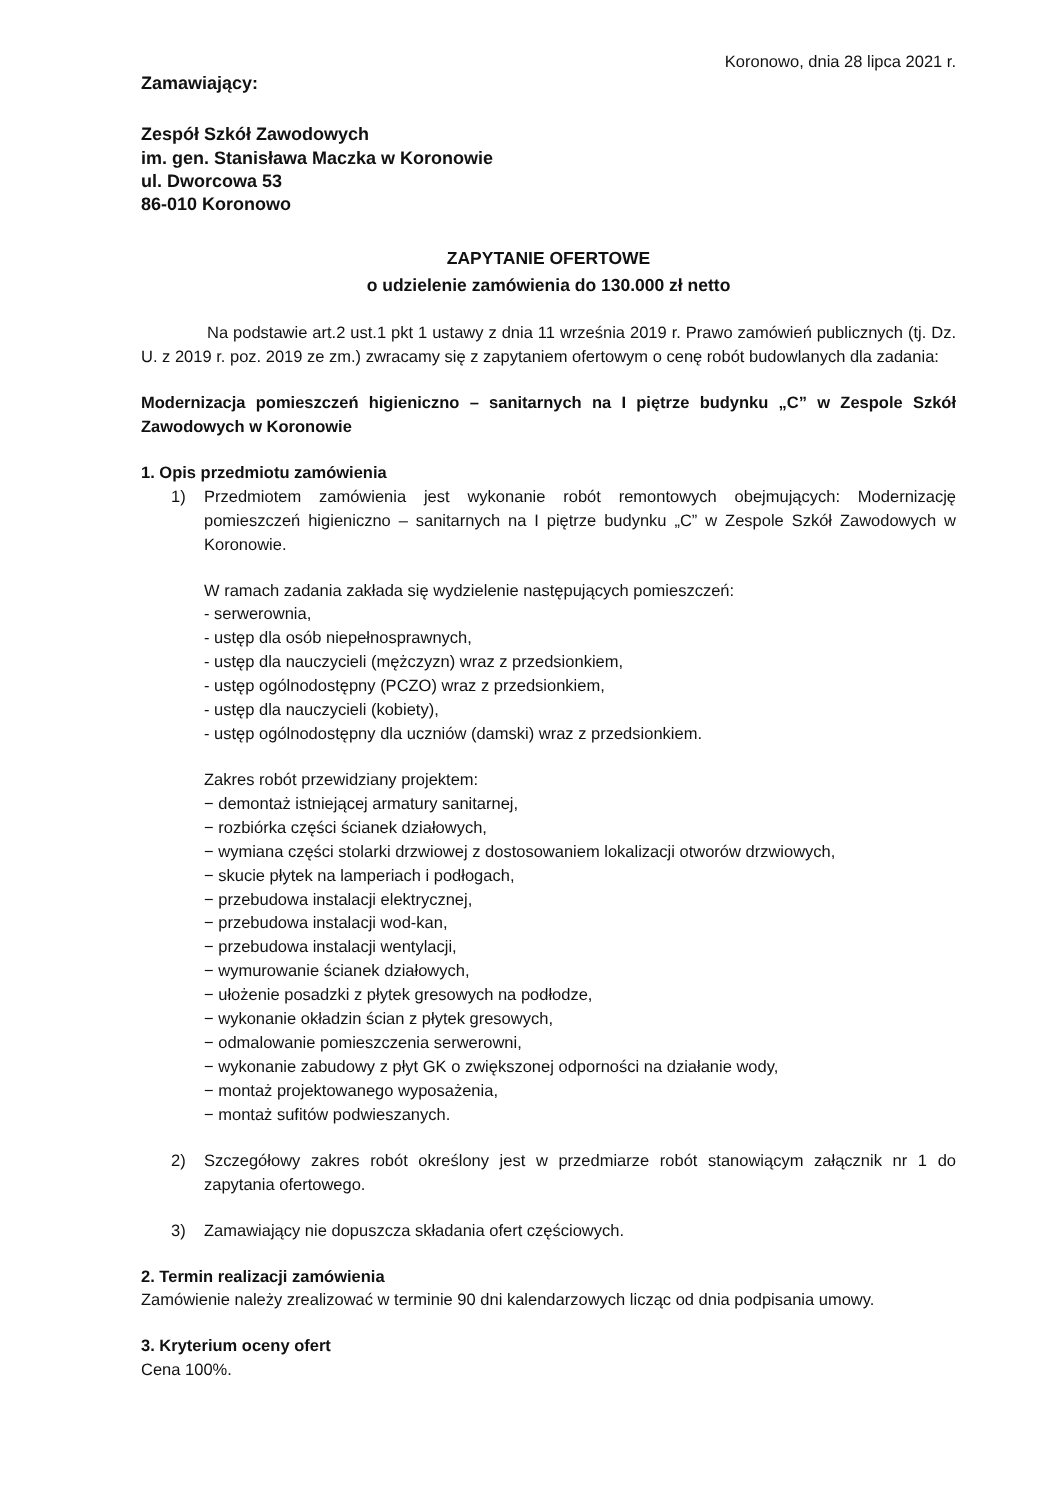Koronowo, dnia 28 lipca 2021 r.
Zamawiający:
Zespół Szkół Zawodowych
im. gen. Stanisława Maczka w Koronowie
ul. Dworcowa 53
86-010 Koronowo
ZAPYTANIE OFERTOWE
o udzielenie zamówienia do 130.000 zł netto
Na podstawie art.2 ust.1 pkt 1 ustawy z dnia 11 września 2019 r. Prawo zamówień publicznych (tj. Dz. U. z 2019 r. poz. 2019 ze zm.) zwracamy się z zapytaniem ofertowym o cenę robót budowlanych dla zadania:
Modernizacja pomieszczeń higieniczno – sanitarnych na I piętrze budynku „C” w Zespole Szkół Zawodowych w Koronowie
1. Opis przedmiotu zamówienia
1) Przedmiotem zamówienia jest wykonanie robót remontowych obejmujących: Modernizację pomieszczeń higieniczno – sanitarnych na I piętrze budynku „C” w Zespole Szkół Zawodowych w Koronowie.
W ramach zadania zakłada się wydzielenie następujących pomieszczeń:
- serwerownia,
- ustęp dla osób niepełnosprawnych,
- ustęp dla nauczycieli (mężczyzn) wraz z przedsionkiem,
- ustęp ogólnodostępny (PCZO) wraz z przedsionkiem,
- ustęp dla nauczycieli (kobiety),
- ustęp ogólnodostępny dla uczniów (damski) wraz z przedsionkiem.
Zakres robót przewidziany projektem:
− demontaż istniejącej armatury sanitarnej,
− rozbiórka części ścianek działowych,
− wymiana części stolarki drzwiowej z dostosowaniem lokalizacji otworów drzwiowych,
− skucie płytek na lamperiach i podłogach,
− przebudowa instalacji elektrycznej,
− przebudowa instalacji wod-kan,
− przebudowa instalacji wentylacji,
− wymurowanie ścianek działowych,
− ułożenie posadzki z płytek gresowych na podłodze,
− wykonanie okładzin ścian z płytek gresowych,
− odmalowanie pomieszczenia serwerowni,
− wykonanie zabudowy z płyt GK o zwiększonej odporności na działanie wody,
− montaż projektowanego wyposażenia,
− montaż sufitów podwieszanych.
2) Szczegółowy zakres robót określony jest w przedmiarze robót stanowiącym załącznik nr 1 do zapytania ofertowego.
3) Zamawiający nie dopuszcza składania ofert częściowych.
2. Termin realizacji zamówienia
Zamówienie należy zrealizować w terminie 90 dni kalendarzowych licząc od dnia podpisania umowy.
3. Kryterium oceny ofert
Cena 100%.